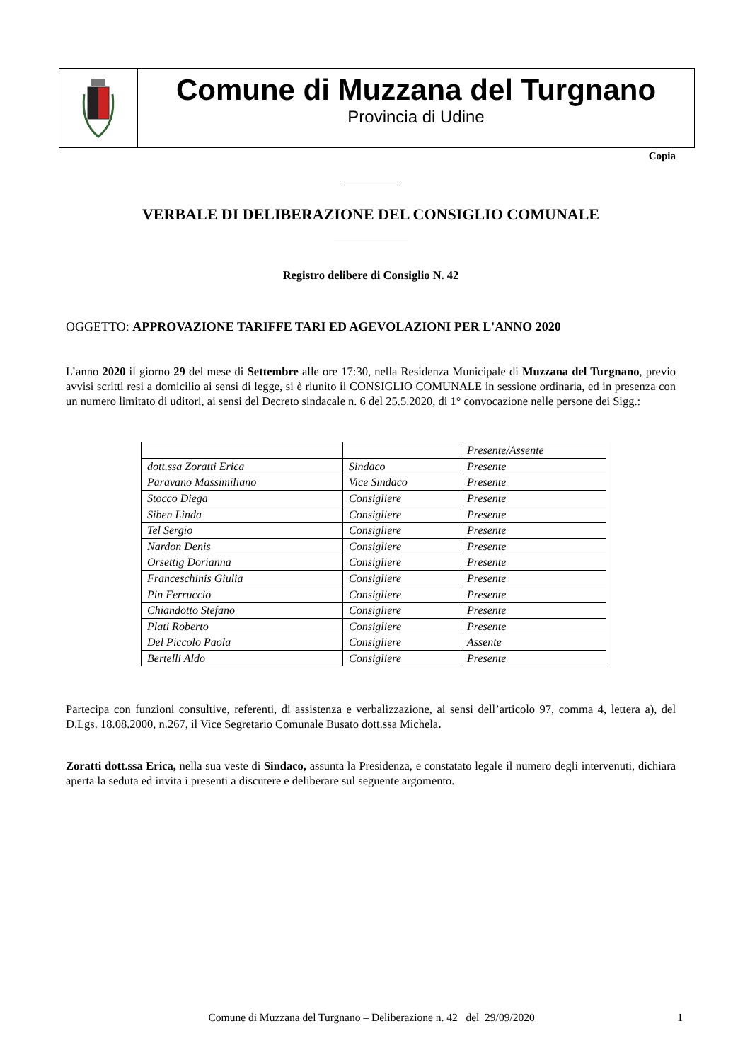Comune di Muzzana del Turgnano
Provincia di Udine
Copia
VERBALE DI DELIBERAZIONE DEL CONSIGLIO COMUNALE
Registro delibere di Consiglio N. 42
OGGETTO: APPROVAZIONE TARIFFE TARI ED AGEVOLAZIONI PER L'ANNO 2020
L’anno 2020 il giorno 29 del mese di Settembre alle ore 17:30, nella Residenza Municipale di Muzzana del Turgnano, previo avvisi scritti resi a domicilio ai sensi di legge, si è riunito il CONSIGLIO COMUNALE in sessione ordinaria, ed in presenza con un numero limitato di uditori, ai sensi del Decreto sindacale n. 6 del 25.5.2020, di 1° convocazione nelle persone dei Sigg.:
| | | Presente/Assente |
| dott.ssa Zoratti Erica | Sindaco | Presente |
| Paravano Massimiliano | Vice Sindaco | Presente |
| Stocco Diega | Consigliere | Presente |
| Siben Linda | Consigliere | Presente |
| Tel Sergio | Consigliere | Presente |
| Nardon Denis | Consigliere | Presente |
| Orsettig Dorianna | Consigliere | Presente |
| Franceschinis Giulia | Consigliere | Presente |
| Pin Ferruccio | Consigliere | Presente |
| Chiandotto Stefano | Consigliere | Presente |
| Plati Roberto | Consigliere | Presente |
| Del Piccolo Paola | Consigliere | Assente |
| Bertelli Aldo | Consigliere | Presente |
Partecipa con funzioni consultive, referenti, di assistenza e verbalizzazione, ai sensi dell’articolo 97, comma 4, lettera a), del D.Lgs. 18.08.2000, n.267, il Vice Segretario Comunale Busato dott.ssa Michela.
Zoratti dott.ssa Erica, nella sua veste di Sindaco, assunta la Presidenza, e constatato legale il numero degli intervenuti, dichiara aperta la seduta ed invita i presenti a discutere e deliberare sul seguente argomento.
Comune di Muzzana del Turgnano – Deliberazione n. 42 del 29/09/2020 1